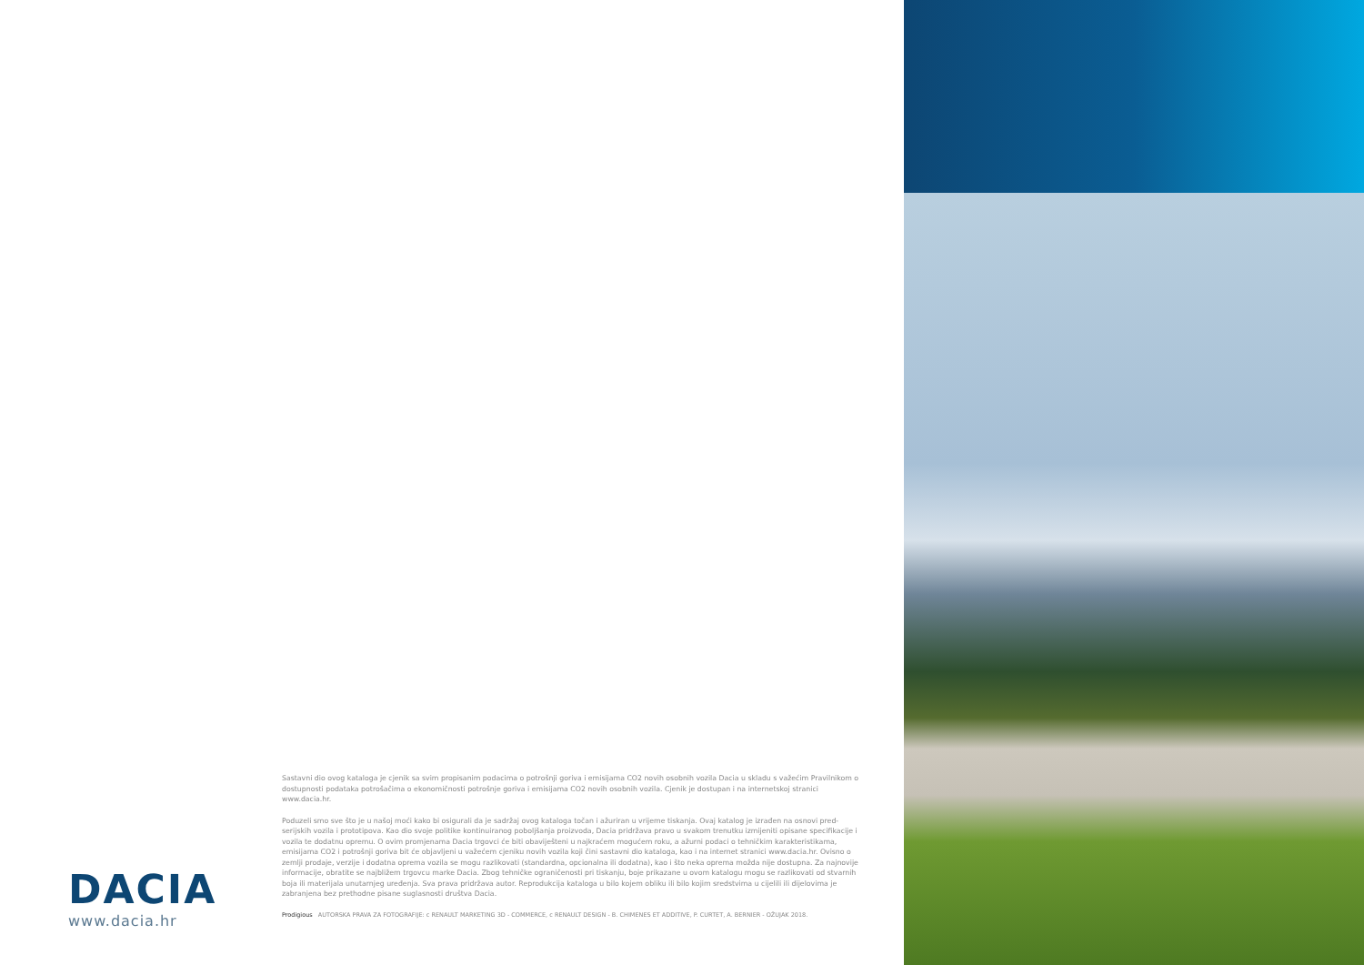DACIA
www.dacia.hr
Sastavni dio ovog kataloga je cjenik sa svim propisanim podacima o potrošnji goriva i emisijama CO2 novih osobnih vozila Dacia u skladu s važećim Pravilnikom o dostupnosti podataka potrošačima o ekonomičnosti potrošnje goriva i emisijama CO2 novih osobnih vozila. Cjenik je dostupan i na internetskoj stranici www.dacia.hr.
Poduzeli smo sve što je u našoj moći kako bi osigurali da je sadržaj ovog kataloga točan i ažuriran u vrijeme tiskanja. Ovaj katalog je izrađen na osnovi pred-serijskih vozila i prototipova. Kao dio svoje politike kontinuiranog poboljšanja proizvoda, Dacia pridržava pravo u svakom trenutku izmijeniti opisane specifikacije i vozila te dodatnu opremu. O ovim promjenama Dacia trgovci će biti obaviješteni u najkraćem mogućem roku, a ažurni podaci o tehničkim karakteristikama, emisijama CO2 i potrošnji goriva bit će objavljeni u važećem cjeniku novih vozila koji čini sastavni dio kataloga, kao i na internet stranici www.dacia.hr. Ovisno o zemlji prodaje, verzije i dodatna oprema vozila se mogu razlikovati (standardna, opcionalna ili dodatna), kao i što neka oprema možda nije dostupna. Za najnovije informacije, obratite se najbližem trgovcu marke Dacia. Zbog tehničke ograničenosti pri tiskanju, boje prikazane u ovom katalogu mogu se razlikovati od stvarnih boja ili materijala unutarnjeg uređenja. Sva prava pridržava autor. Reprodukcija kataloga u bilo kojem obliku ili bilo kojim sredstvima u cijelili ili dijelovima je zabranjena bez prethodne pisane suglasnosti društva Dacia.
Prodigious AUTORSKA PRAVA ZA FOTOGRAFIJE: c RENAULT MARKETING 3D - COMMERCE, c RENAULT DESIGN - B. CHIMENES ET ADDITIVE, P. CURTET, A. BERNIER - OŽUJAK 2018.